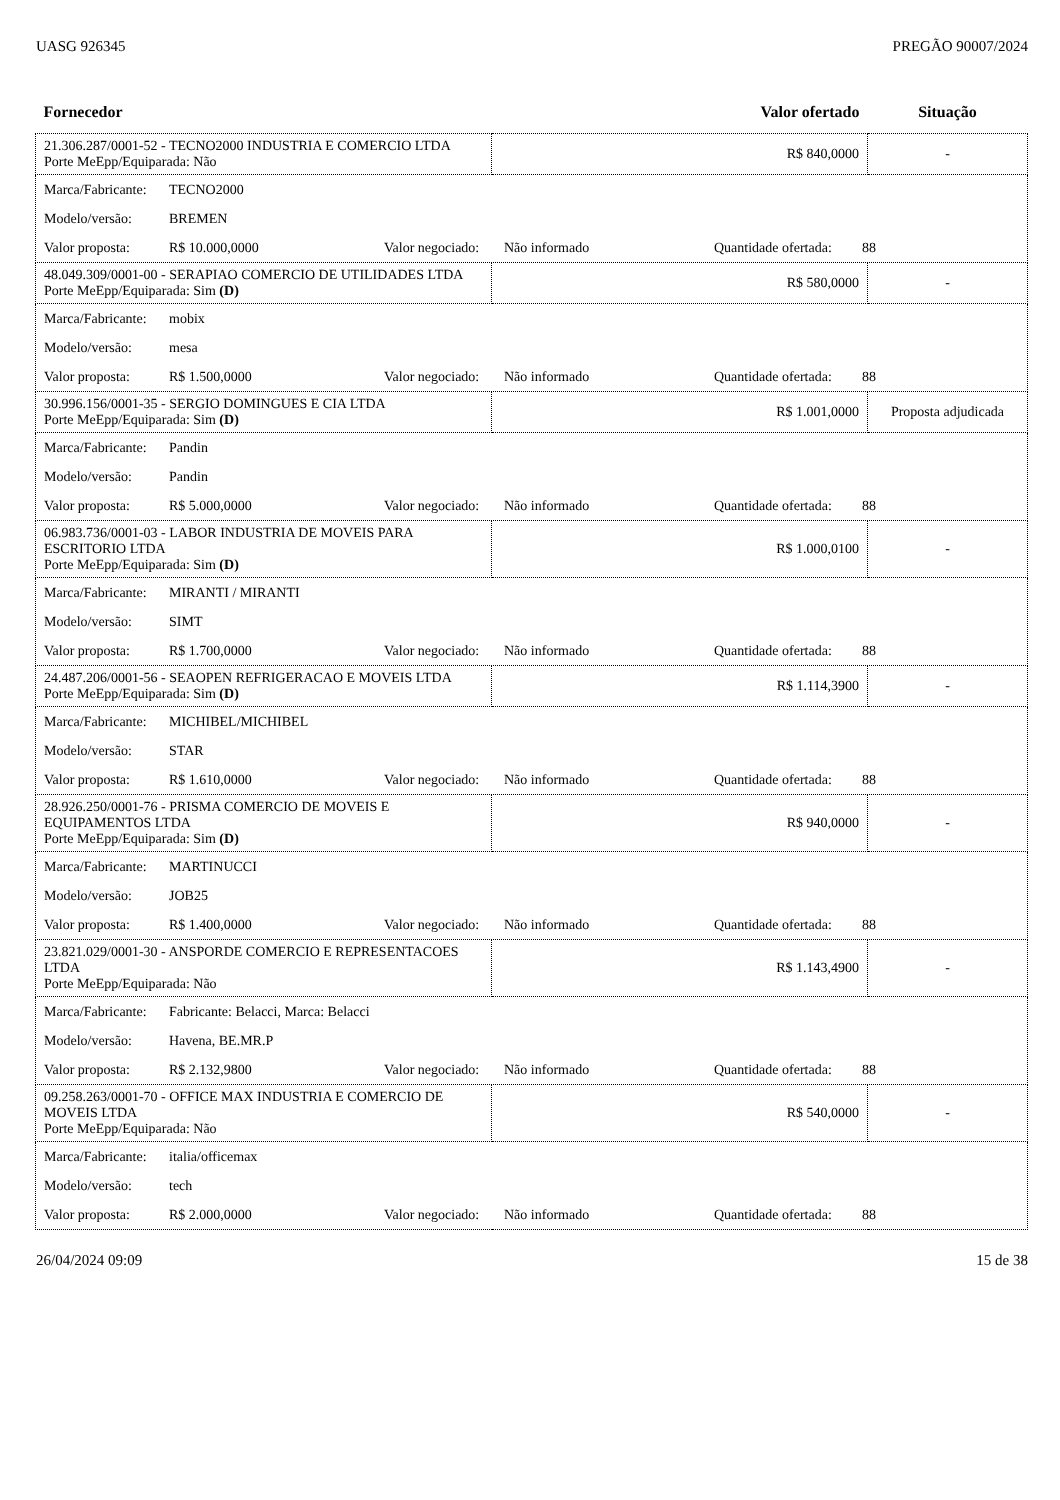UASG 926345 PREGÃO 90007/2024
| Fornecedor | Valor ofertado | Situação |
| --- | --- | --- |
| 21.306.287/0001-52 - TECNO2000 INDUSTRIA E COMERCIO LTDA Porte MeEpp/Equiparada: Não | R$ 840,0000 | - |
| Marca/Fabricante: TECNO2000 Modelo/versão: BREMEN Valor proposta: R$ 10.000,0000 Valor negociado: Não informado Quantidade ofertada: 88 | | |
| 48.049.309/0001-00 - SERAPIAO COMERCIO DE UTILIDADES LTDA Porte MeEpp/Equiparada: Sim (D) | R$ 580,0000 | - |
| Marca/Fabricante: mobix Modelo/versão: mesa Valor proposta: R$ 1.500,0000 Valor negociado: Não informado Quantidade ofertada: 88 | | |
| 30.996.156/0001-35 - SERGIO DOMINGUES E CIA LTDA Porte MeEpp/Equiparada: Sim (D) | R$ 1.001,0000 | Proposta adjudicada |
| Marca/Fabricante: Pandin Modelo/versão: Pandin Valor proposta: R$ 5.000,0000 Valor negociado: Não informado Quantidade ofertada: 88 | | |
| 06.983.736/0001-03 - LABOR INDUSTRIA DE MOVEIS PARA ESCRITORIO LTDA Porte MeEpp/Equiparada: Sim (D) | R$ 1.000,0100 | - |
| Marca/Fabricante: MIRANTI / MIRANTI Modelo/versão: SIMT Valor proposta: R$ 1.700,0000 Valor negociado: Não informado Quantidade ofertada: 88 | | |
| 24.487.206/0001-56 - SEAOPEN REFRIGERACAO E MOVEIS LTDA Porte MeEpp/Equiparada: Sim (D) | R$ 1.114,3900 | - |
| Marca/Fabricante: MICHIBEL/MICHIBEL Modelo/versão: STAR Valor proposta: R$ 1.610,0000 Valor negociado: Não informado Quantidade ofertada: 88 | | |
| 28.926.250/0001-76 - PRISMA COMERCIO DE MOVEIS E EQUIPAMENTOS LTDA Porte MeEpp/Equiparada: Sim (D) | R$ 940,0000 | - |
| Marca/Fabricante: MARTINUCCI Modelo/versão: JOB25 Valor proposta: R$ 1.400,0000 Valor negociado: Não informado Quantidade ofertada: 88 | | |
| 23.821.029/0001-30 - ANSPORDE COMERCIO E REPRESENTACOES LTDA Porte MeEpp/Equiparada: Não | R$ 1.143,4900 | - |
| Marca/Fabricante: Fabricante: Belacci, Marca: Belacci Modelo/versão: Havena, BE.MR.P Valor proposta: R$ 2.132,9800 Valor negociado: Não informado Quantidade ofertada: 88 | | |
| 09.258.263/0001-70 - OFFICE MAX INDUSTRIA E COMERCIO DE MOVEIS LTDA Porte MeEpp/Equiparada: Não | R$ 540,0000 | - |
| Marca/Fabricante: italia/officemax Modelo/versão: tech Valor proposta: R$ 2.000,0000 Valor negociado: Não informado Quantidade ofertada: 88 | | |
26/04/2024 09:09 15 de 38